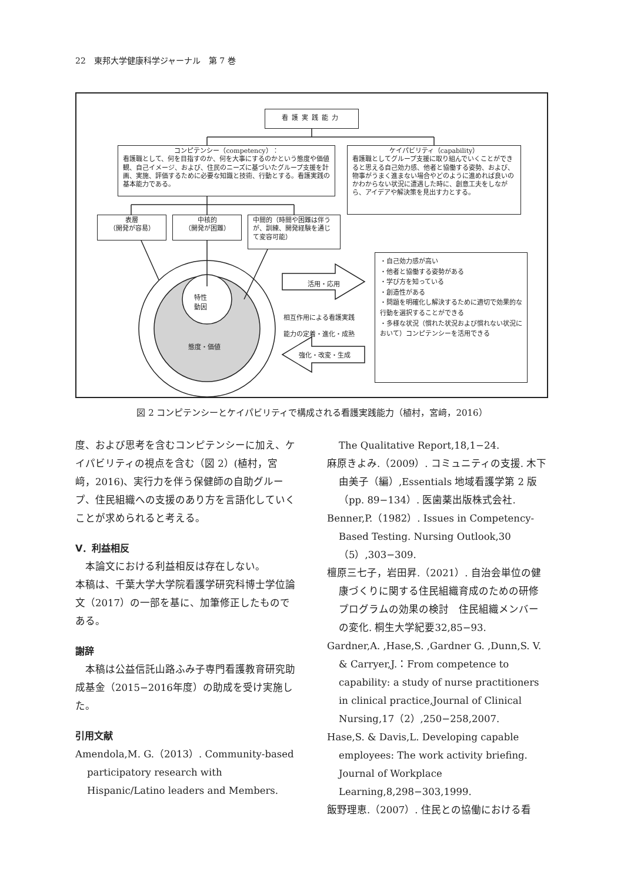22　東邦大学健康科学ジャーナル　第 7 巻
看護実践能力
コンピテンシー（competency）：
看護職として、何を目指すのか、何を大事にするのかという態度や価値観、自己イメージ、および、住民のニーズに基づいたグループ支援を計画、実施、評価するために必要な知識と技術、行動とする。看護実践の基本能力である。
ケイパビリティ（capability）
看護職としてグループ支援に取り組んでいくことができると思える自己効力感、他者と協働する姿勢、および、物事がうまく進まない場合やどのように進めれば良いのかわからない状況に遭遇した時に、創意工夫をしながら、アイデアや解決策を見出す力とする。
表層
（開発が容易）
中核的
（開発が困難）
中間的（時間や困難は伴うが、訓練、開発経験を通じて変容可能）
特性
動因
態度・価値
活用・応用
強化・改変・生成
相互作用による看護実践
能力の定着・進化・成熟
・自己効力感が高い
・他者と協働する姿勢がある
・学び方を知っている
・創造性がある
・問題を明確化し解決するために適切で効果的な行動を選択することができる
・多様な状況（慣れた状況および慣れない状況において）コンピテンシーを活用できる
図 2 コンピテンシーとケイパビリティで構成される看護実践能力（植村，宮﨑，2016）
度、および思考を含むコンピテンシーに加え、ケイパビリティの視点を含む（図 2）(植村，宮﨑，2016)、実行力を伴う保健師の自助グループ、住民組織への支援のあり方を言語化していくことが求められると考える。
Ⅴ．利益相反
　本論文における利益相反は存在しない。
本稿は、千葉大学大学院看護学研究科博士学位論文（2017）の一部を基に、加筆修正したものである。
謝辞
　本稿は公益信託山路ふみ子専門看護教育研究助成基金（2015−2016年度）の助成を受け実施した。
引用文献
Amendola,M. G.（2013）. Community-based participatory research with Hispanic/Latino leaders and Members.
The Qualitative Report,18,1−24.
麻原きよみ.（2009）. コミュニティの支援. 木下由美子（編）,Essentials 地域看護学第 2 版（pp. 89−134）. 医歯薬出版株式会社.
Benner,P.（1982）. Issues in Competency-Based Testing. Nursing Outlook,30（5）,303−309.
檀原三七子，岩田昇.（2021）. 自治会単位の健康づくりに関する住民組織育成のための研修プログラムの効果の検討　住民組織メンバーの変化. 桐生大学紀要32,85−93.
Gardner,A. ,Hase,S. ,Gardner G. ,Dunn,S. V. & Carryer,J.：From competence to capability: a study of nurse practitioners in clinical practice,Journal of Clinical Nursing,17（2）,250−258,2007.
Hase,S. & Davis,L. Developing capable employees: The work activity briefing. Journal of Workplace Learning,8,298−303,1999.
飯野理恵.（2007）. 住民との協働における看